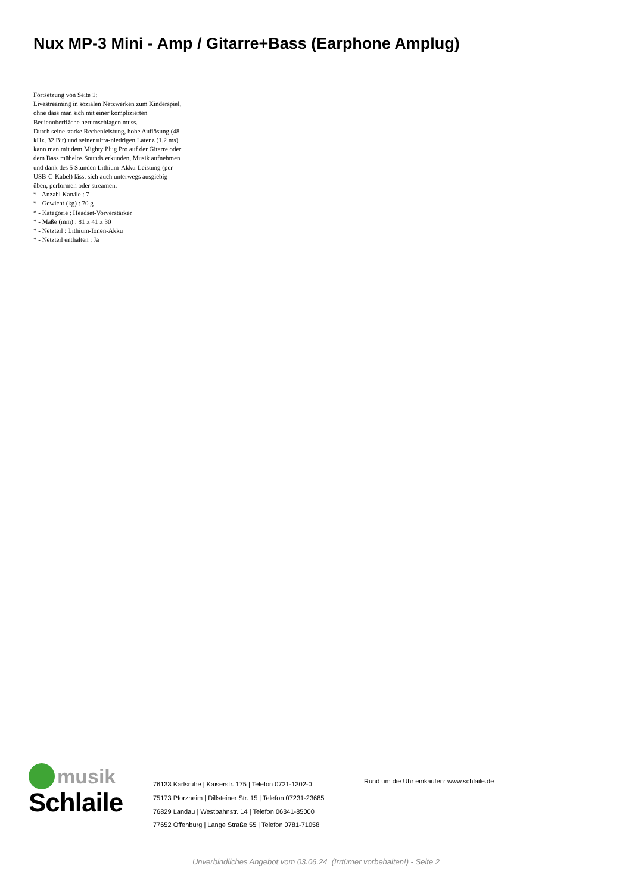Nux MP-3 Mini - Amp / Gitarre+Bass (Earphone Amplug)
Fortsetzung von Seite 1:
Livestreaming in sozialen Netzwerken zum Kinderspiel, ohne dass man sich mit einer komplizierten Bedienoberfläche herumschlagen muss.
Durch seine starke Rechenleistung, hohe Auflösung (48 kHz, 32 Bit) und seiner ultra-niedrigen Latenz (1,2 ms) kann man mit dem Mighty Plug Pro auf der Gitarre oder dem Bass mühelos Sounds erkunden, Musik aufnehmen und dank des 5 Stunden Lithium-Akku-Leistung (per USB-C-Kabel) lässt sich auch unterwegs ausgiebig üben, performen oder streamen.
* - Anzahl Kanäle : 7
* - Gewicht (kg) : 70 g
* - Kategorie : Headset-Vorverstärker
* - Maße (mm) : 81 x 41 x 30
* - Netzteil : Lithium-Ionen-Akku
* - Netzteil enthalten : Ja
musik
Schlaile
76133 Karlsruhe | Kaiserstr. 175 | Telefon 0721-1302-0
75173 Pforzheim | Dillsteiner Str. 15 | Telefon 07231-23685
76829 Landau | Westbahnstr. 14 | Telefon 06341-85000
77652 Offenburg | Lange Straße 55 | Telefon 0781-71058
Rund um die Uhr einkaufen: www.schlaile.de
Unverbindliches Angebot vom 03.06.24 (Irrtümer vorbehalten!) - Seite 2